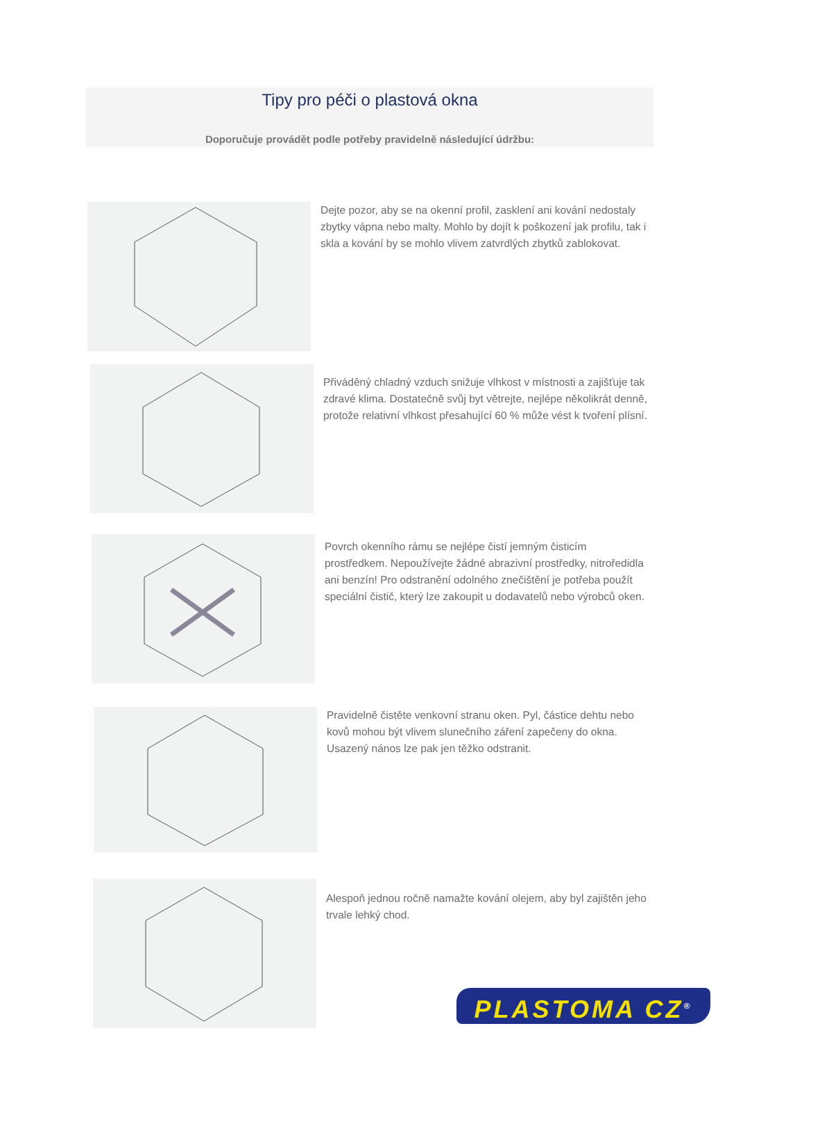Tipy pro péči o plastová okna
Doporučuje provádět podle potřeby pravidelně následující údržbu:
Dejte pozor, aby se na okenní profil, zasklení ani kování nedostaly zbytky vápna nebo malty. Mohlo by dojít k poškození jak profilu, tak i skla a kování by se mohlo vlivem zatvrdlých zbytků zablokovat.
Přiváděný chladný vzduch snižuje vlhkost v místnosti a zajišťuje tak zdravé klima. Dostatečně svůj byt větrejte, nejlépe několikrát denně, protože relativní vlhkost přesahující 60 % může vést k tvoření plísní.
Povrch okenního rámu se nejlépe čistí jemným čisticím prostředkem. Nepoužívejte žádné abrazivní prostředky, nitroředidla ani benzín! Pro odstranění odolného znečištění je potřeba použít speciální čistič, který lze zakoupit u dodavatelů nebo výrobců oken.
Pravidelně čistěte venkovní stranu oken. Pyl, částice dehtu nebo kovů mohou být vlivem slunečního záření zapečeny do okna. Usazený nános lze pak jen těžko odstranit.
Alespoň jednou ročně namažte kování olejem, aby byl zajištěn jeho trvale lehký chod.
PLASTOMA CZ<sup>®</sup>